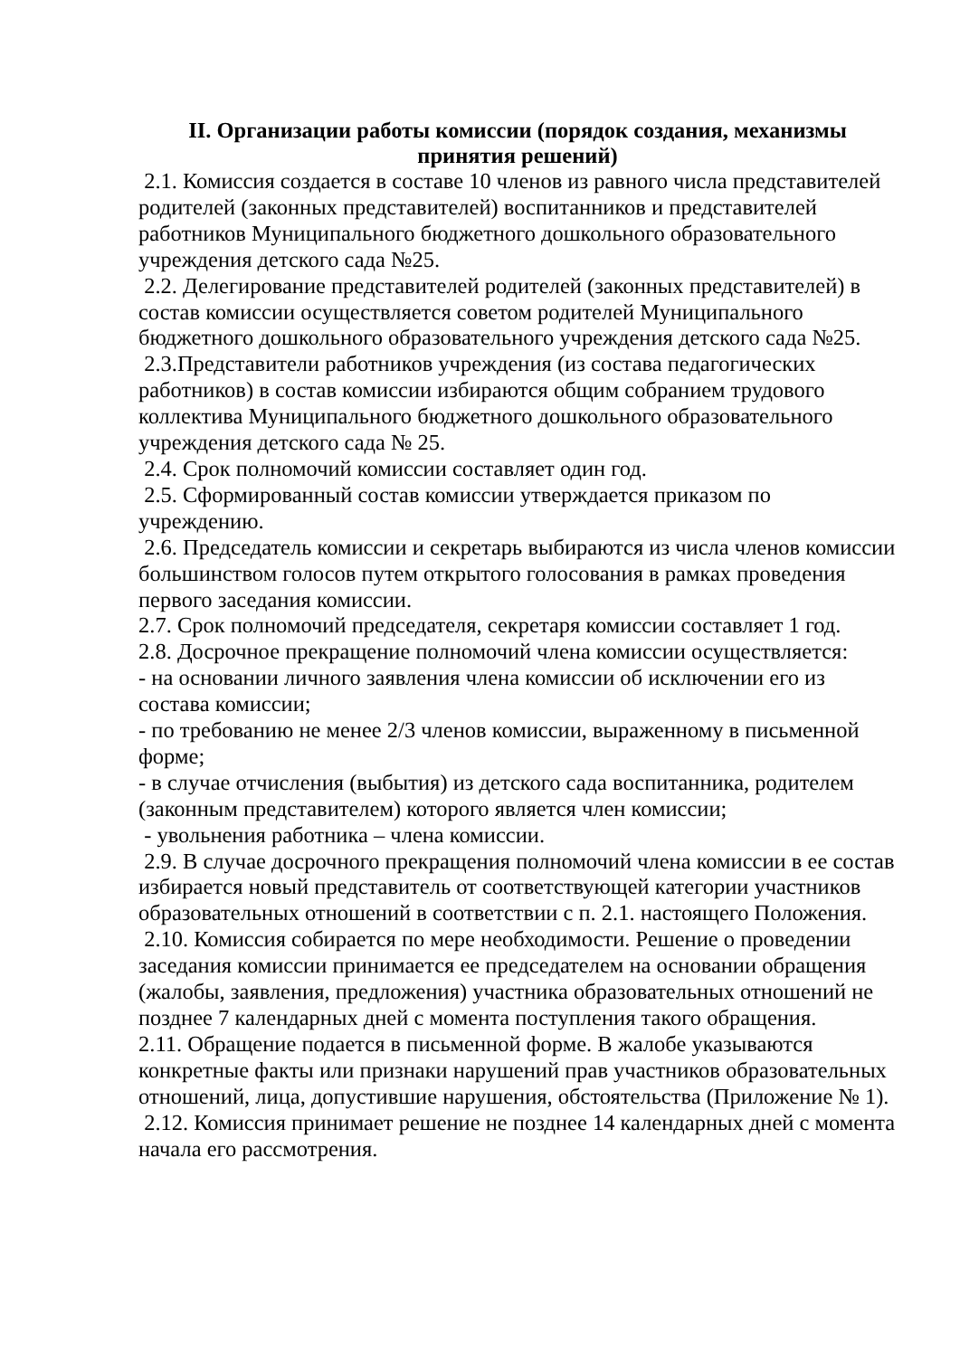II. Организации работы комиссии (порядок создания, механизмы принятия решений)
2.1. Комиссия создается в составе 10 членов из равного числа представителей родителей (законных представителей) воспитанников и представителей работников Муниципального бюджетного дошкольного образовательного учреждения детского сада №25.
2.2. Делегирование представителей родителей (законных представителей) в состав комиссии осуществляется советом родителей Муниципального бюджетного дошкольного образовательного учреждения детского сада №25.
2.3.Представители работников учреждения (из состава педагогических работников) в состав комиссии избираются общим собранием трудового коллектива Муниципального бюджетного дошкольного образовательного учреждения детского сада № 25.
2.4. Срок полномочий комиссии составляет один год.
2.5. Сформированный состав комиссии утверждается приказом по учреждению.
2.6. Председатель комиссии и секретарь выбираются из числа членов комиссии большинством голосов путем открытого голосования в рамках проведения первого заседания комиссии.
2.7. Срок полномочий председателя, секретаря комиссии составляет 1 год.
2.8. Досрочное прекращение полномочий члена комиссии осуществляется:
- на основании личного заявления члена комиссии об исключении его из состава комиссии;
- по требованию не менее 2/3 членов комиссии, выраженному в письменной форме;
- в случае отчисления (выбытия) из детского сада воспитанника, родителем (законным представителем) которого является член комиссии;
- увольнения работника – члена комиссии.
2.9. В случае досрочного прекращения полномочий члена комиссии в ее состав избирается новый представитель от соответствующей категории участников образовательных отношений в соответствии с п. 2.1. настоящего Положения.
2.10. Комиссия собирается по мере необходимости. Решение о проведении заседания комиссии принимается ее председателем на основании обращения (жалобы, заявления, предложения) участника образовательных отношений не позднее 7 календарных дней с момента поступления такого обращения.
2.11. Обращение подается в письменной форме. В жалобе указываются конкретные факты или признаки нарушений прав участников образовательных отношений, лица, допустившие нарушения, обстоятельства (Приложение № 1).
2.12. Комиссия принимает решение не позднее 14 календарных дней с момента начала его рассмотрения.